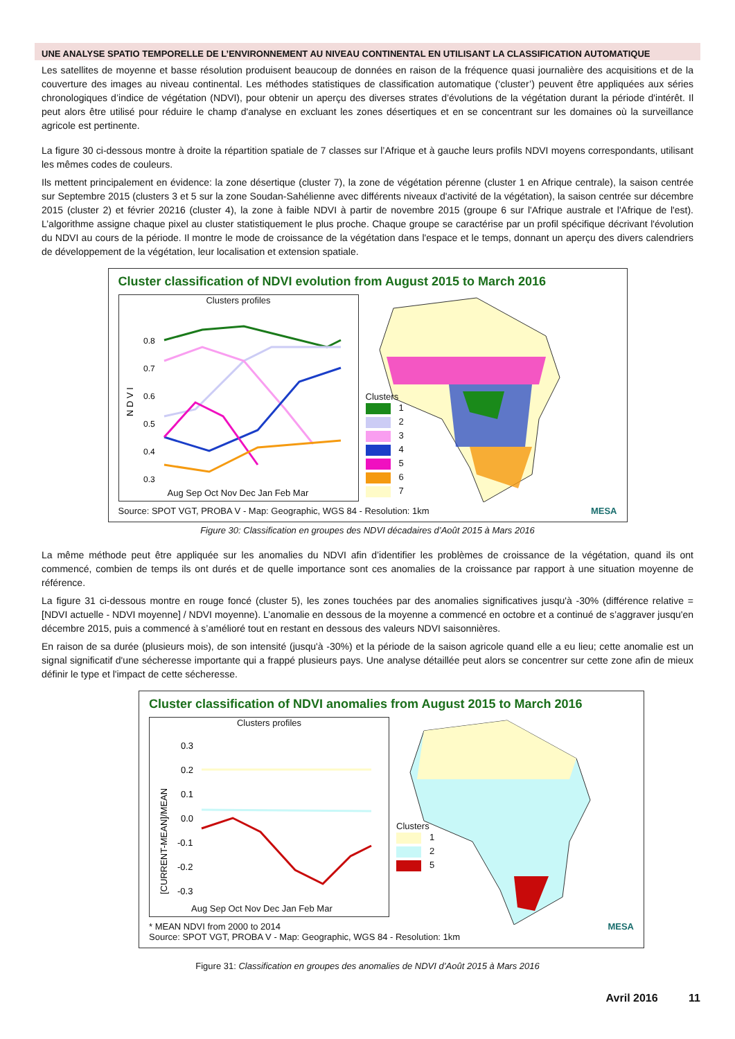UNE ANALYSE SPATIO TEMPORELLE DE L’ENVIRONNEMENT AU NIVEAU CONTINENTAL EN UTILISANT LA CLASSIFICATION AUTOMATIQUE
Les satellites de moyenne et basse résolution produisent beaucoup de données en raison de la fréquence quasi journalière des acquisitions et de la couverture des images au niveau continental. Les méthodes statistiques de classification automatique (‘cluster’) peuvent être appliquées aux séries chronologiques d’indice de végétation (NDVI), pour obtenir un aperçu des diverses strates d’évolutions de la végétation durant la période d'intérêt. Il peut alors être utilisé pour réduire le champ d'analyse en excluant les zones désertiques et en se concentrant sur les domaines où la surveillance agricole est pertinente.
La figure 30 ci-dessous montre à droite la répartition spatiale de 7 classes sur l’Afrique et à gauche leurs profils NDVI moyens correspondants, utilisant les mêmes codes de couleurs.
Ils mettent principalement en évidence: la zone désertique (cluster 7), la zone de végétation pérenne (cluster 1 en Afrique centrale), la saison centrée sur Septembre 2015 (clusters 3 et 5 sur la zone Soudan-Sahélienne avec différents niveaux d'activité de la végétation), la saison centrée sur décembre 2015 (cluster 2) et février 20216 (cluster 4), la zone à faible NDVI à partir de novembre 2015 (groupe 6 sur l'Afrique australe et l'Afrique de l'est). L’algorithme assigne chaque pixel au cluster statistiquement le plus proche. Chaque groupe se caractérise par un profil spécifique décrivant l'évolution du NDVI au cours de la période. Il montre le mode de croissance de la végétation dans l'espace et le temps, donnant un aperçu des divers calendriers de développement de la végétation, leur localisation et extension spatiale.
Cluster classification of NDVI evolution from August 2015 to March 2016
Clusters profiles
N D V I
0.8
0.7
0.6
0.5
0.4
0.3
Aug Sep Oct Nov Dec Jan Feb Mar
Clusters
1
2
3
4
5
6
7
Source: SPOT VGT, PROBA V - Map: Geographic, WGS 84 - Resolution: 1km MESA
Figure 30: Classification en groupes des NDVI décadaires d’Août 2015 à Mars 2016
La même méthode peut être appliquée sur les anomalies du NDVI afin d’identifier les problèmes de croissance de la végétation, quand ils ont commencé, combien de temps ils ont durés et de quelle importance sont ces anomalies de la croissance par rapport à une situation moyenne de référence.
La figure 31 ci-dessous montre en rouge foncé (cluster 5), les zones touchées par des anomalies significatives jusqu'à -30% (différence relative = [NDVI actuelle - NDVI moyenne] / NDVI moyenne). L’anomalie en dessous de la moyenne a commencé en octobre et a continué de s’aggraver jusqu'en décembre 2015, puis a commencé à s’amélioré tout en restant en dessous des valeurs NDVI saisonnières.
En raison de sa durée (plusieurs mois), de son intensité (jusqu'à -30%) et la période de la saison agricole quand elle a eu lieu; cette anomalie est un signal significatif d'une sécheresse importante qui a frappé plusieurs pays. Une analyse détaillée peut alors se concentrer sur cette zone afin de mieux définir le type et l'impact de cette sécheresse.
Cluster classification of NDVI anomalies from August 2015 to March 2016
Clusters profiles
[CURRENT-MEAN]/MEAN
0.3
0.2
0.1
0.0
-0.1
-0.2
-0.3
Aug Sep Oct Nov Dec Jan Feb Mar
Clusters
1
2
5
* MEAN NDVI from 2000 to 2014
Source: SPOT VGT, PROBA V - Map: Geographic, WGS 84 - Resolution: 1km MESA
Figure 31: Classification en groupes des anomalies de NDVI d’Août 2015 à Mars 2016
Avril 2016 11